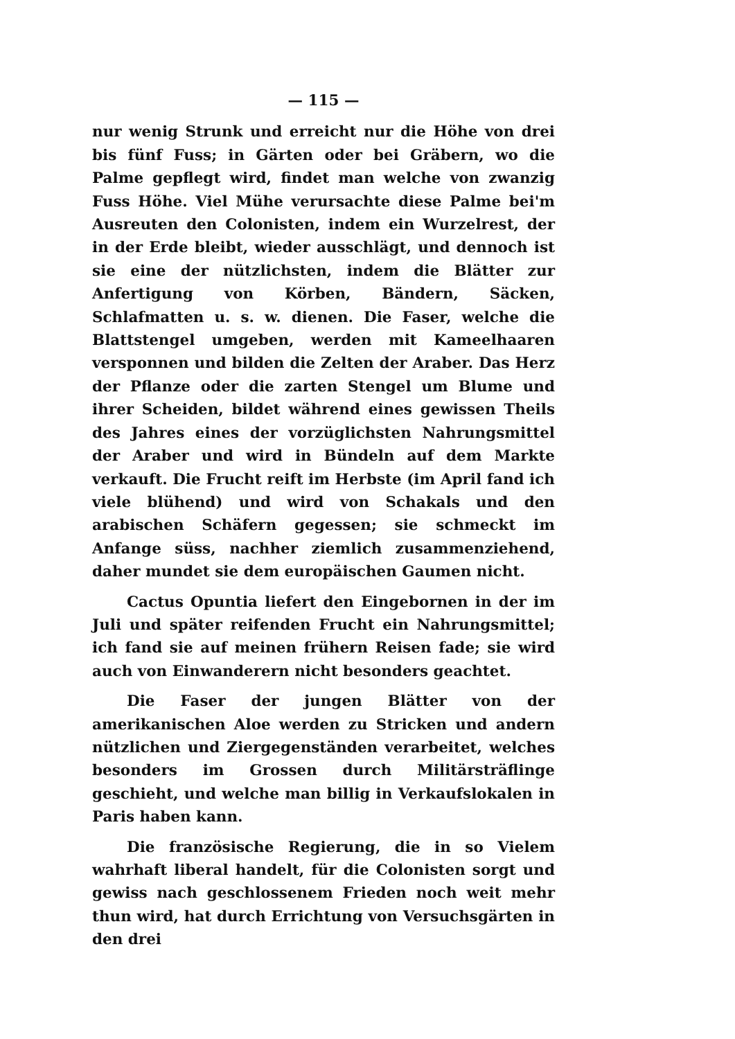— 115 —
nur wenig Strunk und erreicht nur die Höhe von drei bis fünf Fuss; in Gärten oder bei Gräbern, wo die Palme gepflegt wird, findet man welche von zwanzig Fuss Höhe. Viel Mühe verursachte diese Palme bei'm Ausreuten den Colonisten, indem ein Wurzelrest, der in der Erde bleibt, wieder ausschlägt, und dennoch ist sie eine der nützlichsten, indem die Blätter zur Anfertigung von Körben, Bändern, Säcken, Schlafmatten u. s. w. dienen. Die Faser, welche die Blattstengel umgeben, werden mit Kameelhaaren versponnen und bilden die Zelten der Araber. Das Herz der Pflanze oder die zarten Stengel um Blume und ihrer Scheiden, bildet während eines gewissen Theils des Jahres eines der vorzüglichsten Nahrungsmittel der Araber und wird in Bündeln auf dem Markte verkauft. Die Frucht reift im Herbste (im April fand ich viele blühend) und wird von Schakals und den arabischen Schäfern gegessen; sie schmeckt im Anfange süss, nachher ziemlich zusammenziehend, daher mundet sie dem europäischen Gaumen nicht.
Cactus Opuntia liefert den Eingebornen in der im Juli und später reifenden Frucht ein Nahrungsmittel; ich fand sie auf meinen frühern Reisen fade; sie wird auch von Einwanderern nicht besonders geachtet.
Die Faser der jungen Blätter von der amerikanischen Aloe werden zu Stricken und andern nützlichen und Ziergegenständen verarbeitet, welches besonders im Grossen durch Militärsträflinge geschieht, und welche man billig in Verkaufslokalen in Paris haben kann.
Die französische Regierung, die in so Vielem wahrhaft liberal handelt, für die Colonisten sorgt und gewiss nach geschlossenem Frieden noch weit mehr thun wird, hat durch Errichtung von Versuchsgärten in den drei